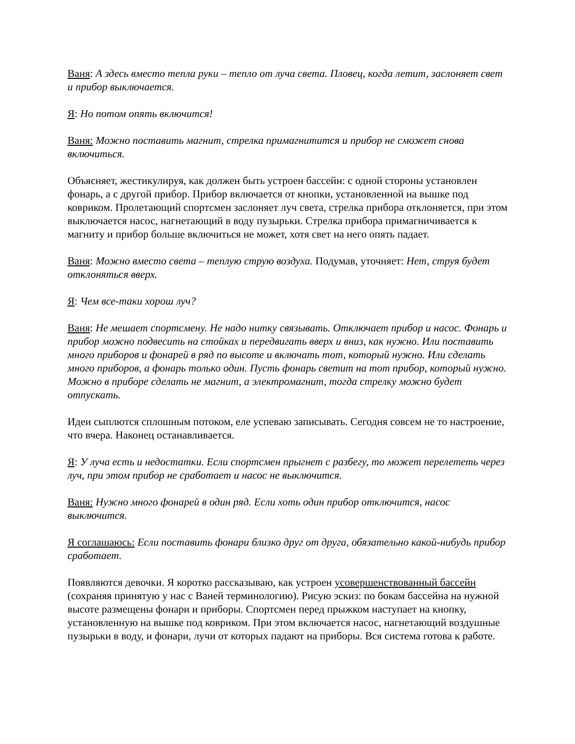Ваня: А здесь вместо тепла руки – тепло от луча света. Пловец, когда летит, заслоняет свет и прибор выключается.
Я: Но потом опять включится!
Ваня: Можно поставить магнит, стрелка примагнитится и прибор не сможет снова включиться.
Объясняет, жестикулируя, как должен быть устроен бассейн: с одной стороны установлен фонарь, а с другой прибор. Прибор включается от кнопки, установленной на вышке под ковриком. Пролетающий спортсмен заслоняет луч света, стрелка прибора отклоняется, при этом выключается насос, нагнетающий в воду пузырьки. Стрелка прибора примагничивается к магниту и прибор больше включиться не может, хотя свет на него опять падает.
Ваня: Можно вместо света – теплую струю воздуха. Подумав, уточняет: Нет, струя будет отклоняться вверх.
Я: Чем все-таки хорош луч?
Ваня: Не мешает спортсмену. Не надо нитку связывать. Отключает прибор и насос. Фонарь и прибор можно подвесить на стойках и передвигать вверх и вниз, как нужно. Или поставить много приборов и фонарей в ряд по высоте и включать тот, который нужно. Или сделать много приборов, а фонарь только один. Пусть фонарь светит на тот прибор, который нужно. Можно в приборе сделать не магнит, а электромагнит, тогда стрелку можно будет отпускать.
Идеи сыплются сплошным потоком, еле успеваю записывать. Сегодня совсем не то настроение, что вчера. Наконец останавливается.
Я: У луча есть и недостатки. Если спортсмен прыгнет с разбегу, то может перелететь через луч, при этом прибор не сработает и насос не выключится.
Ваня: Нужно много фонарей в один ряд. Если хоть один прибор отключится, насос выключится.
Я соглашаюсь: Если поставить фонари близко друг от друга, обязательно какой-нибудь прибор сработает.
Появляются девочки. Я коротко рассказываю, как устроен усовершенствованный бассейн (сохраняя принятую у нас с Ваней терминологию). Рисую эскиз: по бокам бассейна на нужной высоте размещены фонари и приборы. Спортсмен перед прыжком наступает на кнопку, установленную на вышке под ковриком. При этом включается насос, нагнетающий воздушные пузырьки в воду, и фонари, лучи от которых падают на приборы. Вся система готова к работе.